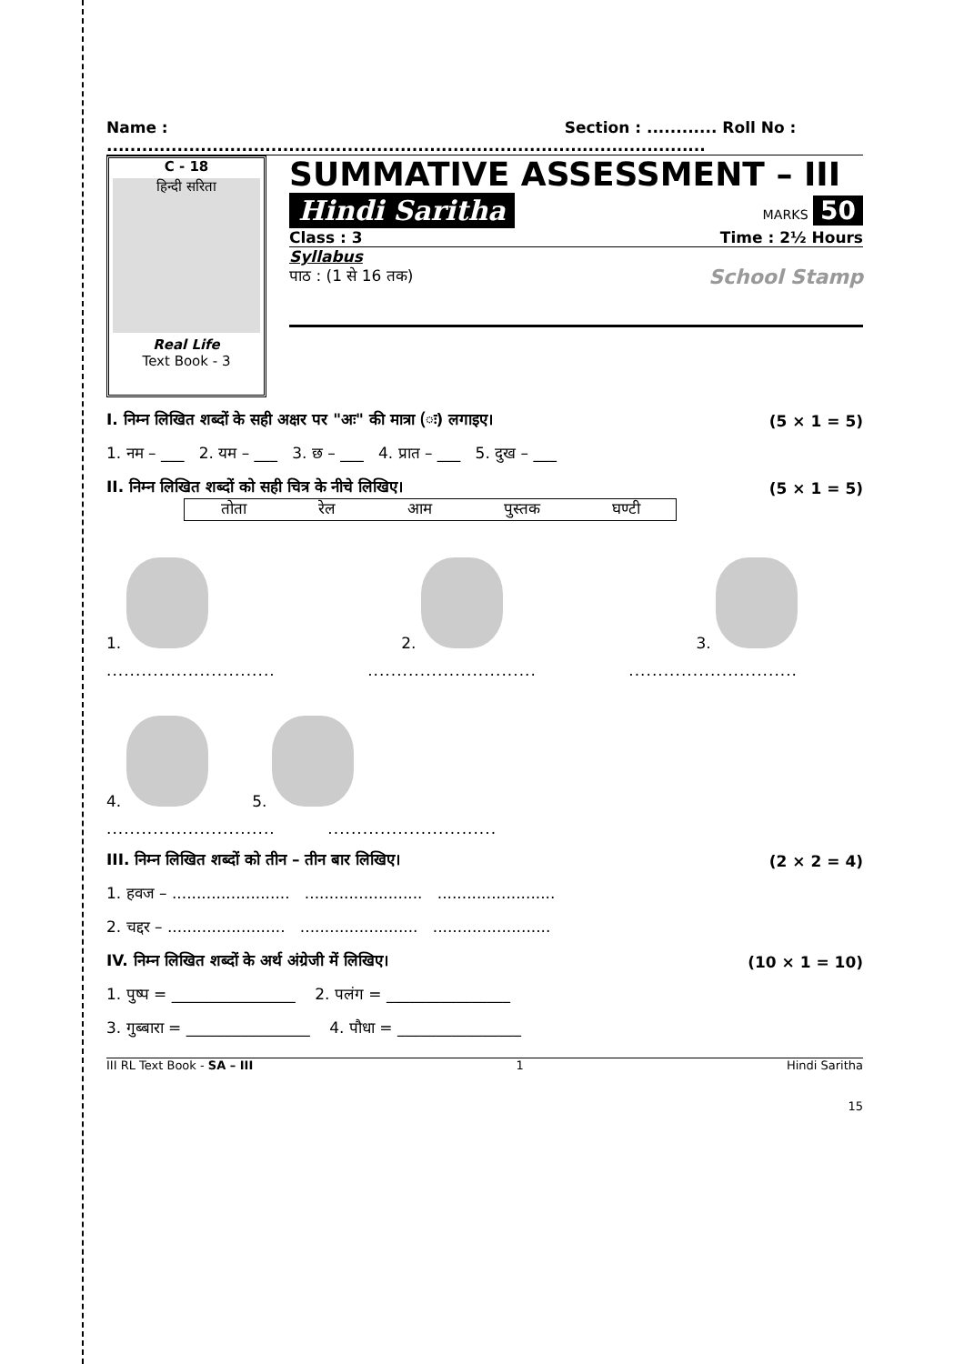Name : .............................................................................. Section : ............ Roll No : ........................
C - 18
हिन्दी सरिता
Real Life
Text Book - 3
SUMMATIVE ASSESSMENT – III
Hindi Saritha MARKS 50
Class : 3 Time : 2½ Hours
Syllabus
पाठ : (1 से 16 तक) School Stamp
I. निम्न लिखित शब्दों के सही अक्षर पर "अः" की मात्रा (ः) लगाइए। (5 × 1 = 5)
1. नम – ___ 2. यम – ___ 3. छ – ___ 4. प्रात – ___ 5. दुख – ___
II. निम्न लिखित शब्दों को सही चित्र के नीचे लिखिए। (5 × 1 = 5)
तोता रेल आम पुस्तक घण्टी
1. 2. 3.
.......................................................................................
4. 5.
............................. .............................
III. निम्न लिखित शब्दों को तीन – तीन बार लिखिए। (2 × 2 = 4)
1. हवज – ........................ ........................ ........................
2. चद्दर – ........................ ........................ ........................
IV. निम्न लिखित शब्दों के अर्थ अंग्रेजी में लिखिए। (10 × 1 = 10)
1. पुष्प = ________________ 2. पलंग = ________________
3. गुब्बारा = ________________ 4. पौधा = ________________
III RL Text Book - SA – III 1 Hindi Saritha
15